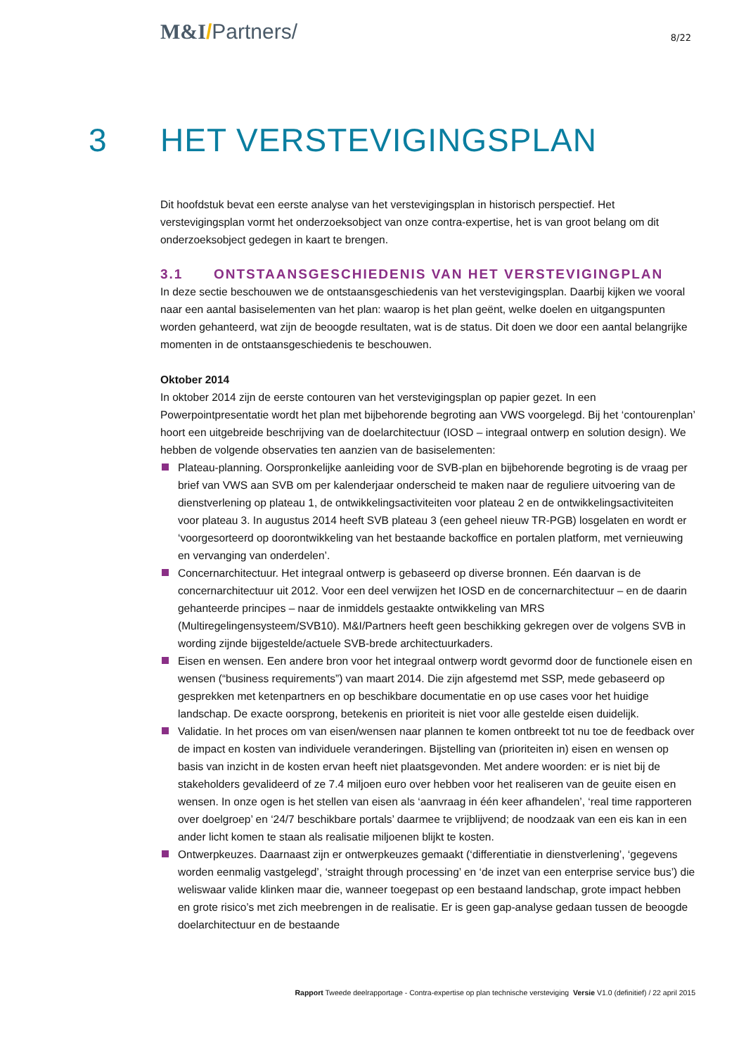M&I/Partners/
8/22
3 HET VERSTEVIGINGSPLAN
Dit hoofdstuk bevat een eerste analyse van het verstevigingsplan in historisch perspectief. Het verstevigingsplan vormt het onderzoeksobject van onze contra-expertise, het is van groot belang om dit onderzoeksobject gedegen in kaart te brengen.
3.1 ONTSTAANSGESCHIEDENIS VAN HET VERSTEVIGINGPLAN
In deze sectie beschouwen we de ontstaansgeschiedenis van het verstevigingsplan. Daarbij kijken we vooral naar een aantal basiselementen van het plan: waarop is het plan geënt, welke doelen en uitgangspunten worden gehanteerd, wat zijn de beoogde resultaten, wat is de status. Dit doen we door een aantal belangrijke momenten in de ontstaansgeschiedenis te beschouwen.
Oktober 2014
In oktober 2014 zijn de eerste contouren van het verstevigingsplan op papier gezet. In een Powerpointpresentatie wordt het plan met bijbehorende begroting aan VWS voorgelegd. Bij het ‘contourenplan’ hoort een uitgebreide beschrijving van de doelarchitectuur (IOSD – integraal ontwerp en solution design). We hebben de volgende observaties ten aanzien van de basiselementen:
Plateau-planning. Oorspronkelijke aanleiding voor de SVB-plan en bijbehorende begroting is de vraag per brief van VWS aan SVB om per kalenderjaar onderscheid te maken naar de reguliere uitvoering van de dienstverlening op plateau 1, de ontwikkelingsactiviteiten voor plateau 2 en de ontwikkelingsactiviteiten voor plateau 3. In augustus 2014 heeft SVB plateau 3 (een geheel nieuw TR-PGB) losgelaten en wordt er ‘voorgesorteerd op doorontwikkeling van het bestaande backoffice en portalen platform, met vernieuwing en vervanging van onderdelen’.
Concernarchitectuur. Het integraal ontwerp is gebaseerd op diverse bronnen. Eén daarvan is de concernarchitectuur uit 2012. Voor een deel verwijzen het IOSD en de concernarchitectuur – en de daarin gehanteerde principes – naar de inmiddels gestaakte ontwikkeling van MRS (Multiregelingensysteem/SVB10). M&I/Partners heeft geen beschikking gekregen over de volgens SVB in wording zijnde bijgestelde/actuele SVB-brede architectuurkaders.
Eisen en wensen. Een andere bron voor het integraal ontwerp wordt gevormd door de functionele eisen en wensen (“business requirements”) van maart 2014. Die zijn afgestemd met SSP, mede gebaseerd op gesprekken met ketenpartners en op beschikbare documentatie en op use cases voor het huidige landschap. De exacte oorsprong, betekenis en prioriteit is niet voor alle gestelde eisen duidelijk.
Validatie. In het proces om van eisen/wensen naar plannen te komen ontbreekt tot nu toe de feedback over de impact en kosten van individuele veranderingen. Bijstelling van (prioriteiten in) eisen en wensen op basis van inzicht in de kosten ervan heeft niet plaatsgevonden. Met andere woorden: er is niet bij de stakeholders gevalideerd of ze 7.4 miljoen euro over hebben voor het realiseren van de geuite eisen en wensen. In onze ogen is het stellen van eisen als ‘aanvraag in één keer afhandelen’, ‘real time rapporteren over doelgroep’ en ‘24/7 beschikbare portals’ daarmee te vrijblijvend; de noodzaak van een eis kan in een ander licht komen te staan als realisatie miljoenen blijkt te kosten.
Ontwerpkeuzes. Daarnaast zijn er ontwerpkeuzes gemaakt (‘differentiatie in dienstverlening’, ‘gegevens worden eenmalig vastgelegd’, ‘straight through processing’ en ‘de inzet van een enterprise service bus’) die weliswaar valide klinken maar die, wanneer toegepast op een bestaand landschap, grote impact hebben en grote risico’s met zich meebrengen in de realisatie. Er is geen gap-analyse gedaan tussen de beoogde doelarchitectuur en de bestaande
Rapport Tweede deelrapportage - Contra-expertise op plan technische versteviging Versie V1.0 (definitief) / 22 april 2015